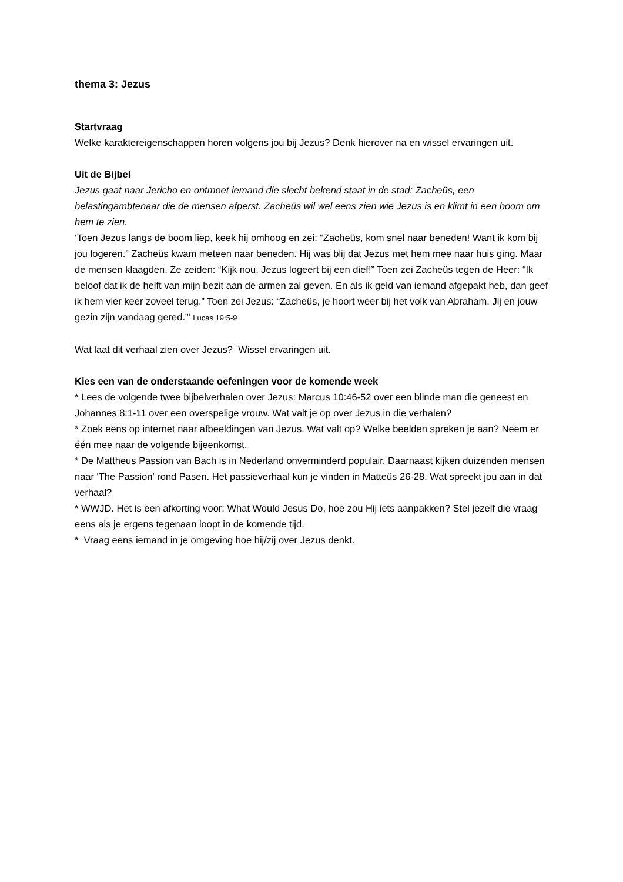thema 3: Jezus
Startvraag
Welke karaktereigenschappen horen volgens jou bij Jezus? Denk hierover na en wissel ervaringen uit.
Uit de Bijbel
Jezus gaat naar Jericho en ontmoet iemand die slecht bekend staat in de stad: Zacheüs, een belastingambtenaar die de mensen afperst. Zacheüs wil wel eens zien wie Jezus is en klimt in een boom om hem te zien.
‘Toen Jezus langs de boom liep, keek hij omhoog en zei: “Zacheüs, kom snel naar beneden! Want ik kom bij jou logeren.” Zacheüs kwam meteen naar beneden. Hij was blij dat Jezus met hem mee naar huis ging. Maar de mensen klaagden. Ze zeiden: “Kijk nou, Jezus logeert bij een dief!” Toen zei Zacheüs tegen de Heer: “Ik beloof dat ik de helft van mijn bezit aan de armen zal geven. En als ik geld van iemand afgepakt heb, dan geef ik hem vier keer zoveel terug.” Toen zei Jezus: “Zacheüs, je hoort weer bij het volk van Abraham. Jij en jouw gezin zijn vandaag gered.”' Lucas 19:5-9
Wat laat dit verhaal zien over Jezus? Wissel ervaringen uit.
Kies een van de onderstaande oefeningen voor de komende week
* Lees de volgende twee bijbelverhalen over Jezus: Marcus 10:46-52 over een blinde man die geneest en Johannes 8:1-11 over een overspelige vrouw. Wat valt je op over Jezus in die verhalen?
* Zoek eens op internet naar afbeeldingen van Jezus. Wat valt op? Welke beelden spreken je aan? Neem er één mee naar de volgende bijeenkomst.
* De Mattheus Passion van Bach is in Nederland onverminderd populair. Daarnaast kijken duizenden mensen naar 'The Passion' rond Pasen. Het passieverhaal kun je vinden in Matteüs 26-28. Wat spreekt jou aan in dat verhaal?
* WWJD. Het is een afkorting voor: What Would Jesus Do, hoe zou Hij iets aanpakken? Stel jezelf die vraag eens als je ergens tegenaan loopt in de komende tijd.
* Vraag eens iemand in je omgeving hoe hij/zij over Jezus denkt.